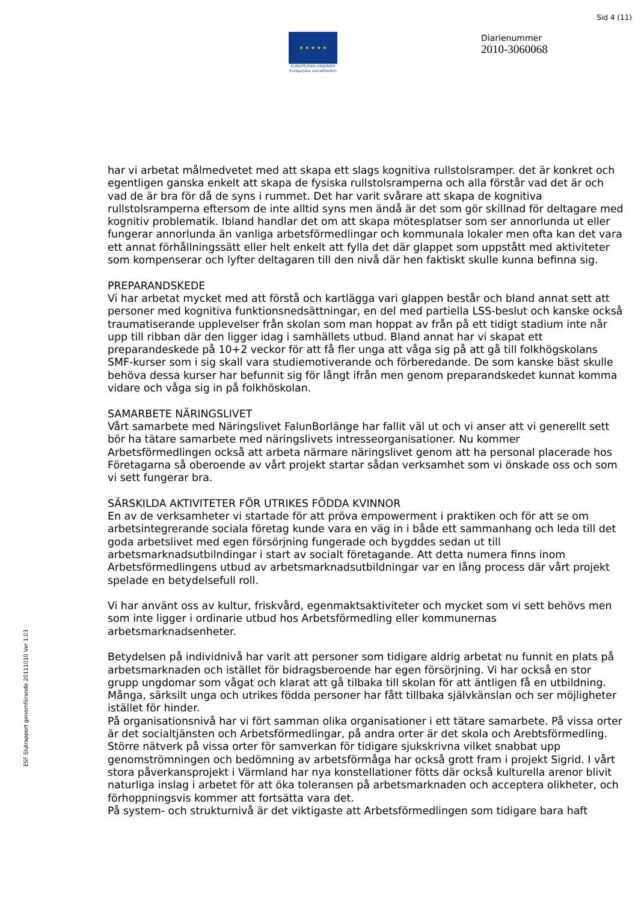Sid 4 (11)
★ ★ ★ ★ ★
EUROPEISKA UNIONEN
Europeiska socialfonden
Diarienummer
2010-3060068
ESF Slutrapport genomförande 20111010 Ver 1.03
har vi arbetat målmedvetet med att skapa ett slags kognitiva rullstolsramper. det är konkret och egentligen ganska enkelt att skapa de fysiska rullstolsramperna och alla förstår vad det är och vad de är bra för då de syns i rummet. Det har varit svårare att skapa de kognitiva rullstolsramperna eftersom de inte alltid syns men ändå är det som gör skillnad för deltagare med kognitiv problematik. Ibland handlar det om att skapa mötesplatser som ser annorlunda ut eller fungerar annorlunda än vanliga arbetsförmedlingar och kommunala lokaler men ofta kan det vara ett annat förhållningssätt eller helt enkelt att fylla det där glappet som uppstått med aktiviteter som kompenserar och lyfter deltagaren till den nivå där hen faktiskt skulle kunna befinna sig.
PREPARANDSKEDE
Vi har arbetat mycket med att förstå och kartlägga vari glappen består och bland annat sett att personer med kognitiva funktionsnedsättningar, en del med partiella LSS-beslut och kanske också traumatiserande upplevelser från skolan som man hoppat av från på ett tidigt stadium inte når upp till ribban där den ligger idag i samhällets utbud. Bland annat har vi skapat ett preparandeskede på 10+2 veckor för att få fler unga att våga sig på att gå till folkhögskolans SMF-kurser som i sig skall vara studiemotiverande och förberedande. De som kanske bäst skulle behöva dessa kurser har befunnit sig för långt ifrån men genom preparandskedet kunnat komma vidare och våga sig in på folkhöskolan.
SAMARBETE NÄRINGSLIVET
Vårt samarbete med Näringslivet FalunBorlänge har fallit väl ut och vi anser att vi generellt sett bör ha tätare samarbete med näringslivets intresseorganisationer. Nu kommer Arbetsförmedlingen också att arbeta närmare näringslivet genom att ha personal placerade hos Företagarna så oberoende av vårt projekt startar sådan verksamhet som vi önskade oss och som vi sett fungerar bra.
SÄRSKILDA AKTIVITETER FÖR UTRIKES FÖDDA KVINNOR
En av de verksamheter vi startade för att pröva empowerment i praktiken och för att se om arbetsintegrerande sociala företag kunde vara en väg in i både ett sammanhang och leda till det goda arbetslivet med egen försörjning fungerade och bygddes sedan ut till arbetsmarknadsutbilndingar i start av socialt företagande. Att detta numera finns inom Arbetsförmedlingens utbud av arbetsmarknadsutbildningar var en lång process där vårt projekt spelade en betydelsefull roll.
Vi har använt oss av kultur, friskvård, egenmaktsaktiviteter och mycket som vi sett behövs men som inte ligger i ordinarie utbud hos Arbetsförmedling eller kommunernas arbetsmarknadsenheter.
Betydelsen på individnivå har varit att personer som tidigare aldrig arbetat nu funnit en plats på arbetsmarknaden och istället för bidragsberoende har egen försörjning. Vi har också en stor grupp ungdomar som vågat och klarat att gå tilbaka till skolan för att äntligen få en utbildning. Många, särksilt unga och utrikes födda personer har fått tillbaka självkänslan och ser möjligheter istället för hinder.
På organisationsnivå har vi fört samman olika organisationer i ett tätare samarbete. På vissa orter är det socialtjänsten och Arbetsförmedlingar, på andra orter är det skola och Arebtsförmedling. Större nätverk på vissa orter för samverkan för tidigare sjukskrivna vilket snabbat upp genomströmningen och bedömning av arbetsförmåga har också grott fram i projekt Sigrid. I vårt stora påverkansprojekt i Värmland har nya konstellationer fötts där också kulturella arenor blivit naturliga inslag i arbetet för att öka toleransen på arbetsmarknaden och acceptera olikheter, och förhoppningsvis kommer att fortsätta vara det.
På system- och strukturnivå är det viktigaste att Arbetsförmedlingen som tidigare bara haft